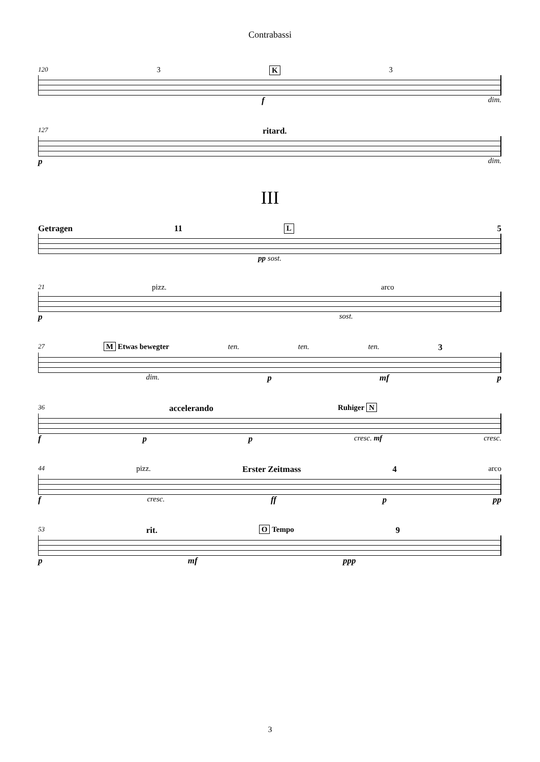Contrabassi
120 3 K 3
fdim.
127 ritard.
pdim.
III
Getragen 11 L 5
pp sost.
21 pizz. arco
p sost.
27 M Etwas bewegter ten. ten. ten. 3
dim. pmf p
36 accelerando Ruhiger N
fp p cresc. mf cresc.
44 pizz. Erster Zeitmass 4 arco
fcresc. ff p pp
53 rit. O Tempo 9
pmf ppp
3